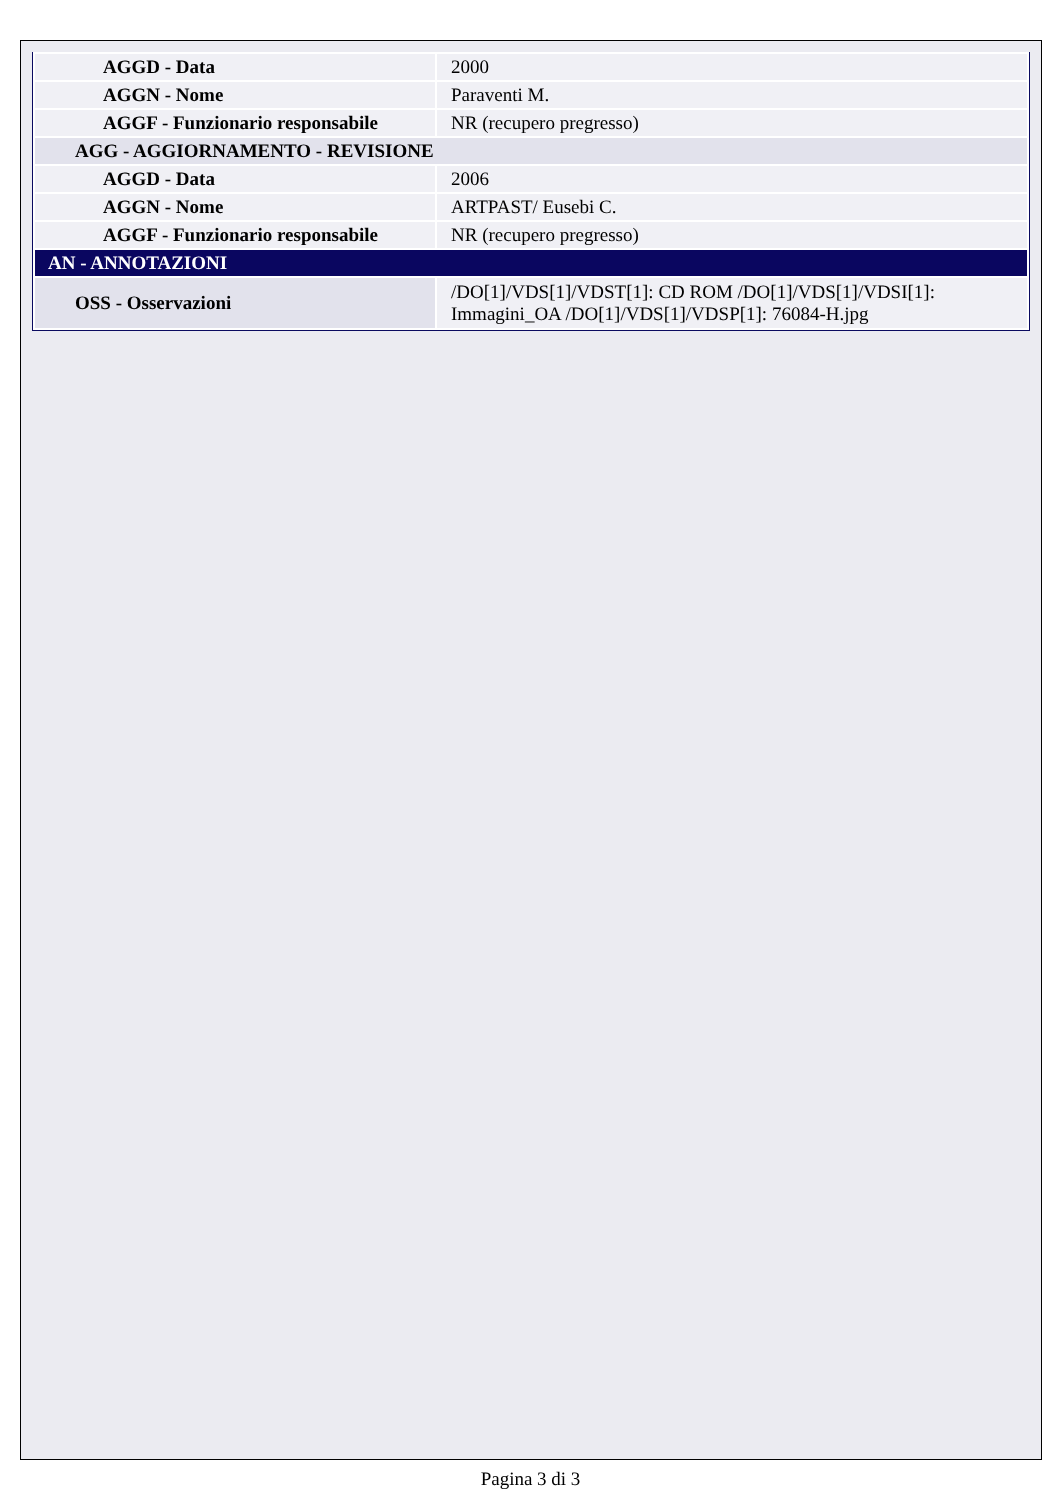| AGGD - Data | 2000 |
| AGGN - Nome | Paraventi M. |
| AGGF - Funzionario responsabile | NR (recupero pregresso) |
| AGG - AGGIORNAMENTO - REVISIONE | |
| AGGD - Data | 2006 |
| AGGN - Nome | ARTPAST/ Eusebi C. |
| AGGF - Funzionario responsabile | NR (recupero pregresso) |
| AN - ANNOTAZIONI | |
| OSS - Osservazioni | /DO[1]/VDS[1]/VDST[1]: CD ROM /DO[1]/VDS[1]/VDSI[1]: Immagini_OA /DO[1]/VDS[1]/VDSP[1]: 76084-H.jpg |
Pagina 3 di 3